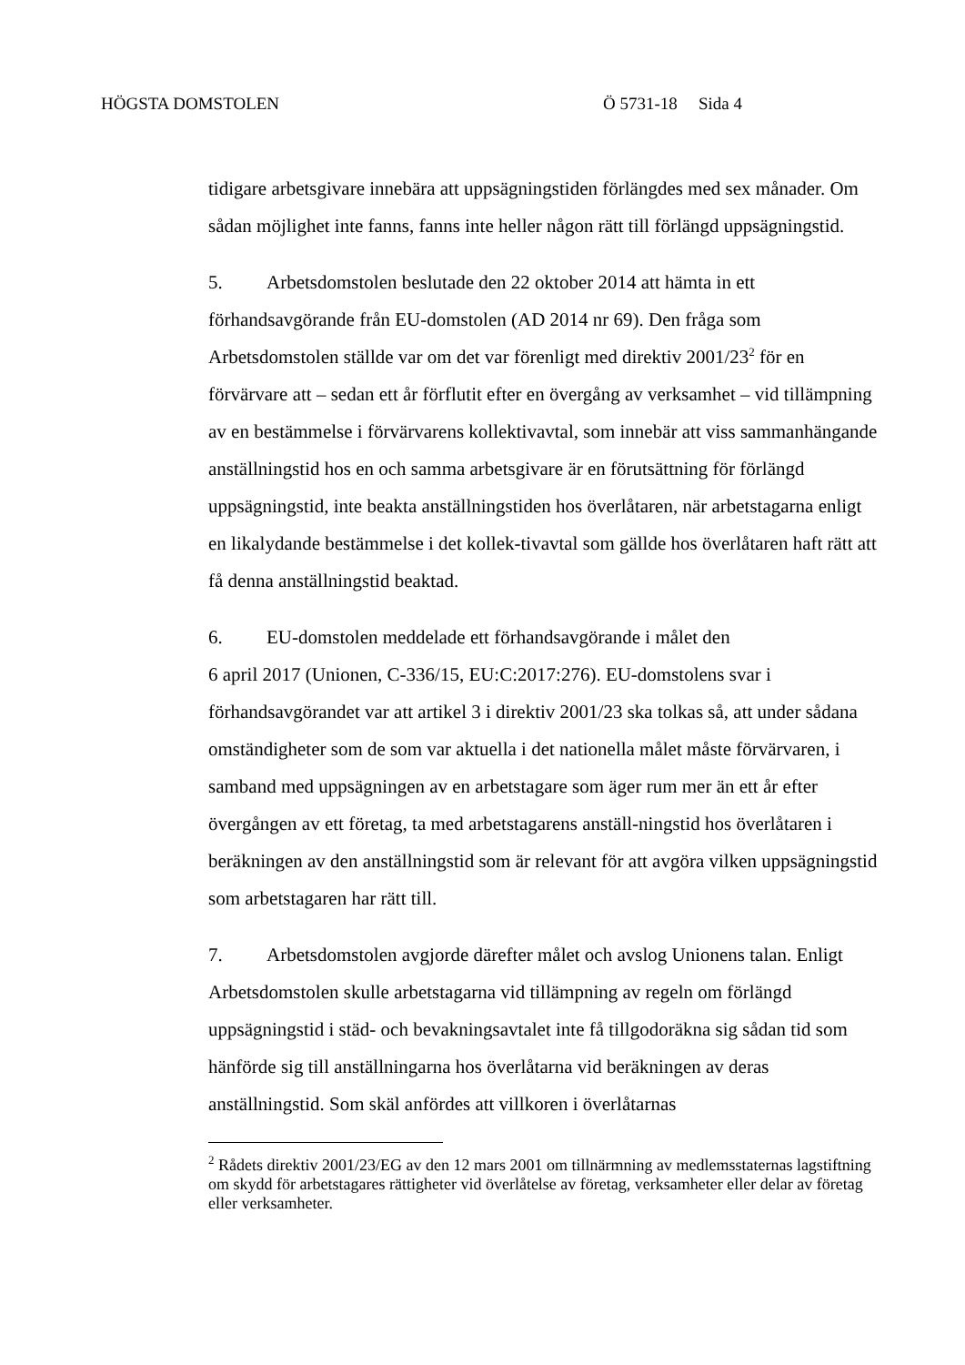HÖGSTA DOMSTOLEN Ö 5731-18 Sida 4
tidigare arbetsgivare innebära att uppsägningstiden förlängdes med sex månader. Om sådan möjlighet inte fanns, fanns inte heller någon rätt till förlängd uppsägningstid.
5. Arbetsdomstolen beslutade den 22 oktober 2014 att hämta in ett förhandsavgörande från EU-domstolen (AD 2014 nr 69). Den fråga som Arbetsdomstolen ställde var om det var förenligt med direktiv 2001/23<sup>2</sup> för en förvärvare att – sedan ett år förflutit efter en övergång av verksamhet – vid tillämpning av en bestämmelse i förvärvarens kollektivavtal, som innebär att viss sammanhängande anställningstid hos en och samma arbetsgivare är en förutsättning för förlängd uppsägningstid, inte beakta anställningstiden hos överlåtaren, när arbetstagarna enligt en likalydande bestämmelse i det kollek-tivavtal som gällde hos överlåtaren haft rätt att få denna anställningstid beaktad.
6. EU-domstolen meddelade ett förhandsavgörande i målet den
6 april 2017 (Unionen, C-336/15, EU:C:2017:276). EU-domstolens svar i förhandsavgörandet var att artikel 3 i direktiv 2001/23 ska tolkas så, att under sådana omständigheter som de som var aktuella i det nationella målet måste förvärvaren, i samband med uppsägningen av en arbetstagare som äger rum mer än ett år efter övergången av ett företag, ta med arbetstagarens anställ-ningstid hos överlåtaren i beräkningen av den anställningstid som är relevant för att avgöra vilken uppsägningstid som arbetstagaren har rätt till.
7. Arbetsdomstolen avgjorde därefter målet och avslog Unionens talan. Enligt Arbetsdomstolen skulle arbetstagarna vid tillämpning av regeln om förlängd uppsägningstid i städ- och bevakningsavtalet inte få tillgodoräkna sig sådan tid som hänförde sig till anställningarna hos överlåtarna vid beräkningen av deras anställningstid. Som skäl anfördes att villkoren i överlåtarnas
<sup>2</sup> Rådets direktiv 2001/23/EG av den 12 mars 2001 om tillnärmning av medlemsstaternas lagstiftning om skydd för arbetstagares rättigheter vid överlåtelse av företag, verksamheter eller delar av företag eller verksamheter.